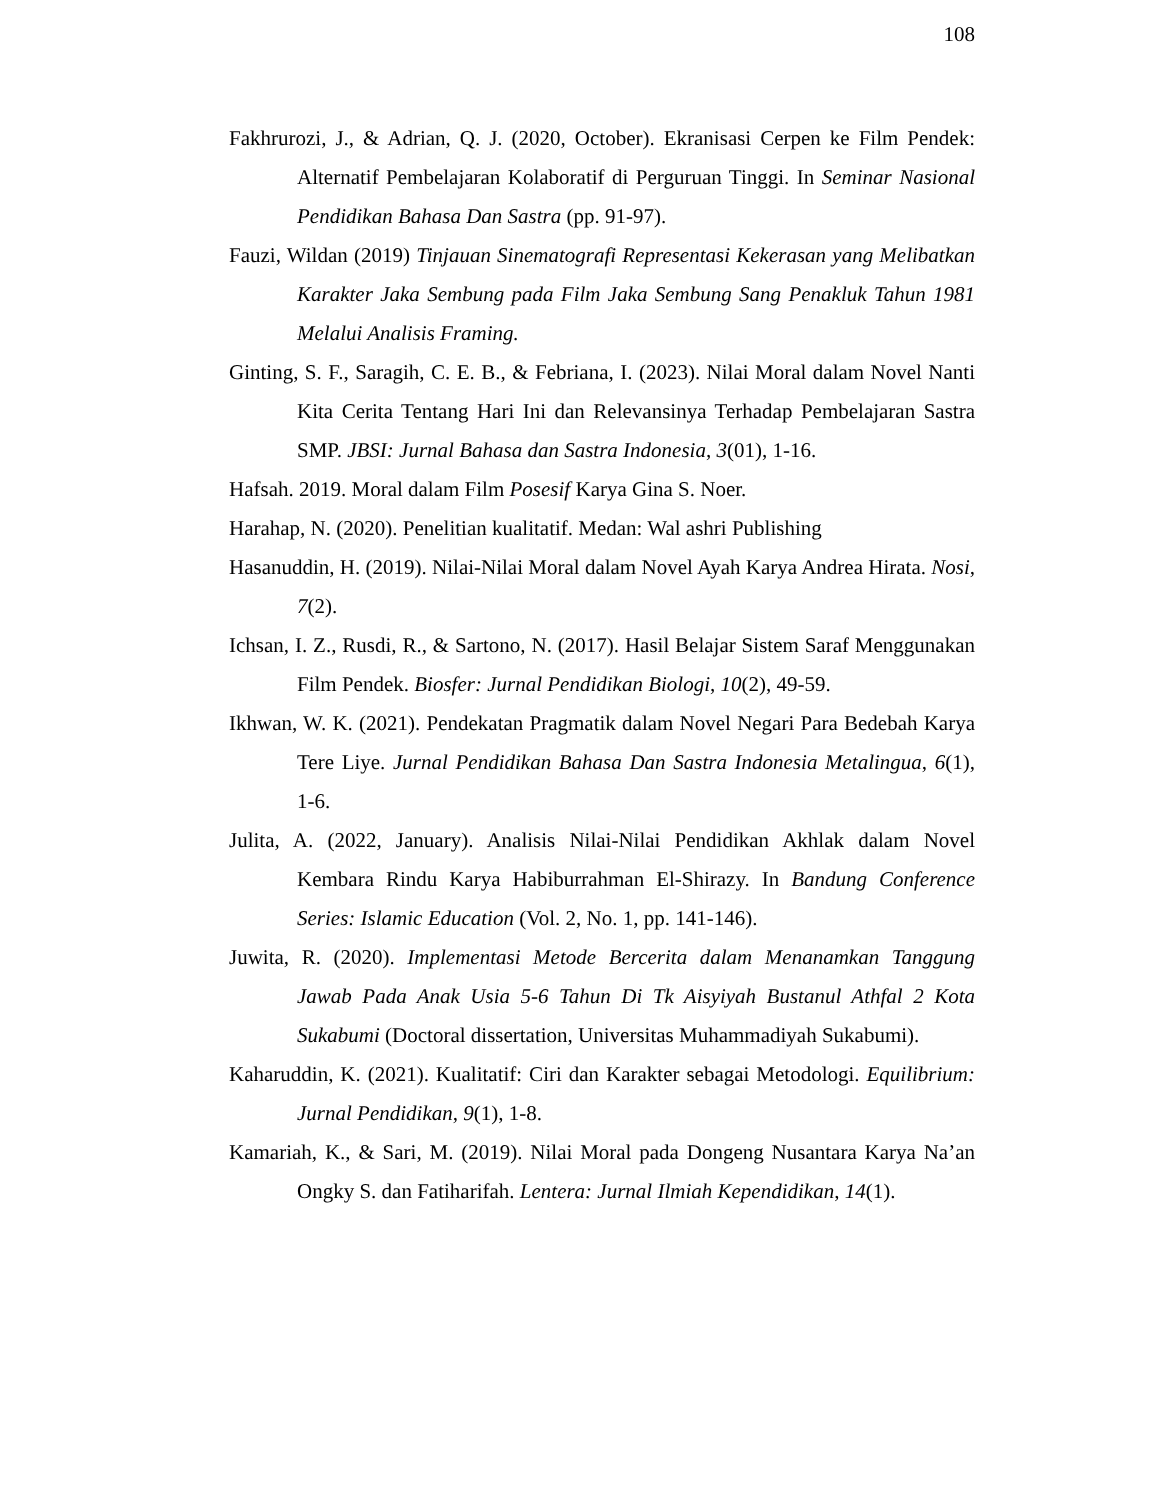108
Fakhrurozi, J., & Adrian, Q. J. (2020, October). Ekranisasi Cerpen ke Film Pendek: Alternatif Pembelajaran Kolaboratif di Perguruan Tinggi. In Seminar Nasional Pendidikan Bahasa Dan Sastra (pp. 91-97).
Fauzi, Wildan (2019) Tinjauan Sinematografi Representasi Kekerasan yang Melibatkan Karakter Jaka Sembung pada Film Jaka Sembung Sang Penakluk Tahun 1981 Melalui Analisis Framing.
Ginting, S. F., Saragih, C. E. B., & Febriana, I. (2023). Nilai Moral dalam Novel Nanti Kita Cerita Tentang Hari Ini dan Relevansinya Terhadap Pembelajaran Sastra SMP. JBSI: Jurnal Bahasa dan Sastra Indonesia, 3(01), 1-16.
Hafsah. 2019. Moral dalam Film Posesif Karya Gina S. Noer.
Harahap, N. (2020). Penelitian kualitatif. Medan: Wal ashri Publishing
Hasanuddin, H. (2019). Nilai-Nilai Moral dalam Novel Ayah Karya Andrea Hirata. Nosi, 7(2).
Ichsan, I. Z., Rusdi, R., & Sartono, N. (2017). Hasil Belajar Sistem Saraf Menggunakan Film Pendek. Biosfer: Jurnal Pendidikan Biologi, 10(2), 49-59.
Ikhwan, W. K. (2021). Pendekatan Pragmatik dalam Novel Negari Para Bedebah Karya Tere Liye. Jurnal Pendidikan Bahasa Dan Sastra Indonesia Metalingua, 6(1), 1-6.
Julita, A. (2022, January). Analisis Nilai-Nilai Pendidikan Akhlak dalam Novel Kembara Rindu Karya Habiburrahman El-Shirazy. In Bandung Conference Series: Islamic Education (Vol. 2, No. 1, pp. 141-146).
Juwita, R. (2020). Implementasi Metode Bercerita dalam Menanamkan Tanggung Jawab Pada Anak Usia 5-6 Tahun Di Tk Aisyiyah Bustanul Athfal 2 Kota Sukabumi (Doctoral dissertation, Universitas Muhammadiyah Sukabumi).
Kaharuddin, K. (2021). Kualitatif: Ciri dan Karakter sebagai Metodologi. Equilibrium: Jurnal Pendidikan, 9(1), 1-8.
Kamariah, K., & Sari, M. (2019). Nilai Moral pada Dongeng Nusantara Karya Na’an Ongky S. dan Fatiharifah. Lentera: Jurnal Ilmiah Kependidikan, 14(1).